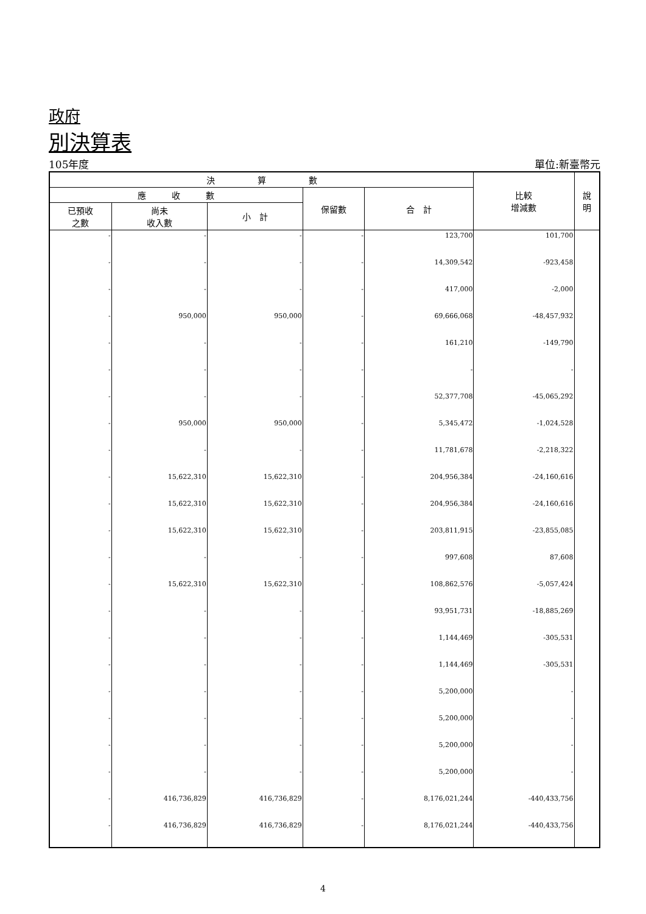政府
別決算表
105年度 單位:新臺幣元
| 決 算 數 | | | | | 比較 增減數 | 說 明 |
| --- | --- | --- | --- | --- | --- | --- |
| 應 收 數 | | | 保留數 | 合 計 | | |
| 已預收 之數 | 尚未 收入數 | 小 計 | | | | |
| - | - | - | - | 123,700 | 101,700 | |
| - | - | - | - | 14,309,542 | -923,458 | |
| - | - | - | - | 417,000 | -2,000 | |
| - | 950,000 | 950,000 | - | 69,666,068 | -48,457,932 | |
| - | - | - | - | 161,210 | -149,790 | |
| - | - | - | - | - | - | |
| - | - | - | - | 52,377,708 | -45,065,292 | |
| - | 950,000 | 950,000 | - | 5,345,472 | -1,024,528 | |
| - | - | - | - | 11,781,678 | -2,218,322 | |
| - | 15,622,310 | 15,622,310 | - | 204,956,384 | -24,160,616 | |
| - | 15,622,310 | 15,622,310 | - | 204,956,384 | -24,160,616 | |
| - | 15,622,310 | 15,622,310 | - | 203,811,915 | -23,855,085 | |
| - | - | - | - | 997,608 | 87,608 | |
| - | 15,622,310 | 15,622,310 | - | 108,862,576 | -5,057,424 | |
| - | - | - | - | 93,951,731 | -18,885,269 | |
| - | - | - | - | 1,144,469 | -305,531 | |
| - | - | - | - | 1,144,469 | -305,531 | |
| - | - | - | - | 5,200,000 | - | |
| - | - | - | - | 5,200,000 | - | |
| - | - | - | - | 5,200,000 | - | |
| - | - | - | - | 5,200,000 | - | |
| - | 416,736,829 | 416,736,829 | - | 8,176,021,244 | -440,433,756 | |
| - | 416,736,829 | 416,736,829 | - | 8,176,021,244 | -440,433,756 | |
4